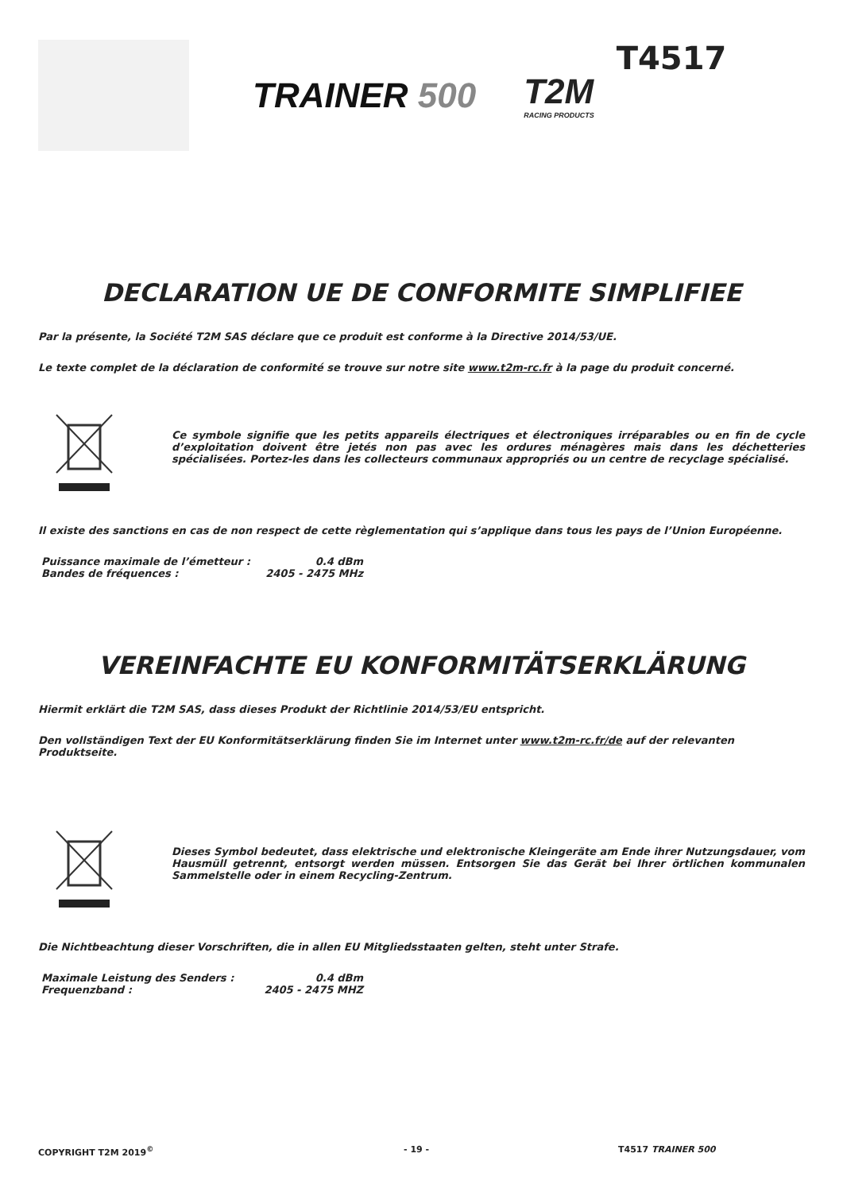TRAINER 500 T2M
RACING PRODUCTS
T4517
DECLARATION UE DE CONFORMITE SIMPLIFIEE
Par la présente, la Société T2M SAS déclare que ce produit est conforme à la Directive 2014/53/UE.
Le texte complet de la déclaration de conformité se trouve sur notre site www.t2m-rc.fr à la page du produit concerné.
Ce symbole signifie que les petits appareils électriques et électroniques irréparables ou en fin de cycle d’exploitation doivent être jetés non pas avec les ordures ménagères mais dans les déchetteries spécialisées. Portez-les dans les collecteurs communaux appropriés ou un centre de recyclage spécialisé.
Il existe des sanctions en cas de non respect de cette règlementation qui s’applique dans tous les pays de l’Union Européenne.
Puissance maximale de l’émetteur : 0.4 dBm
Bandes de fréquences : 2405 - 2475 MHz
VEREINFACHTE EU KONFORMITÄTSERKLÄRUNG
Hiermit erklärt die T2M SAS, dass dieses Produkt der Richtlinie 2014/53/EU entspricht.
Den vollständigen Text der EU Konformitätserklärung finden Sie im Internet unter www.t2m-rc.fr/de auf der relevanten Produktseite.
Dieses Symbol bedeutet, dass elektrische und elektronische Kleingeräte am Ende ihrer Nutzungsdauer, vom Hausmüll getrennt, entsorgt werden müssen. Entsorgen Sie das Gerät bei Ihrer örtlichen kommunalen Sammelstelle oder in einem Recycling-Zentrum.
Die Nichtbeachtung dieser Vorschriften, die in allen EU Mitgliedsstaaten gelten, steht unter Strafe.
Maximale Leistung des Senders : 0.4 dBm
Frequenzband : 2405 - 2475 MHZ
COPYRIGHT T2M 2019<sup>©</sup> - 19 - T4517 TRAINER 500